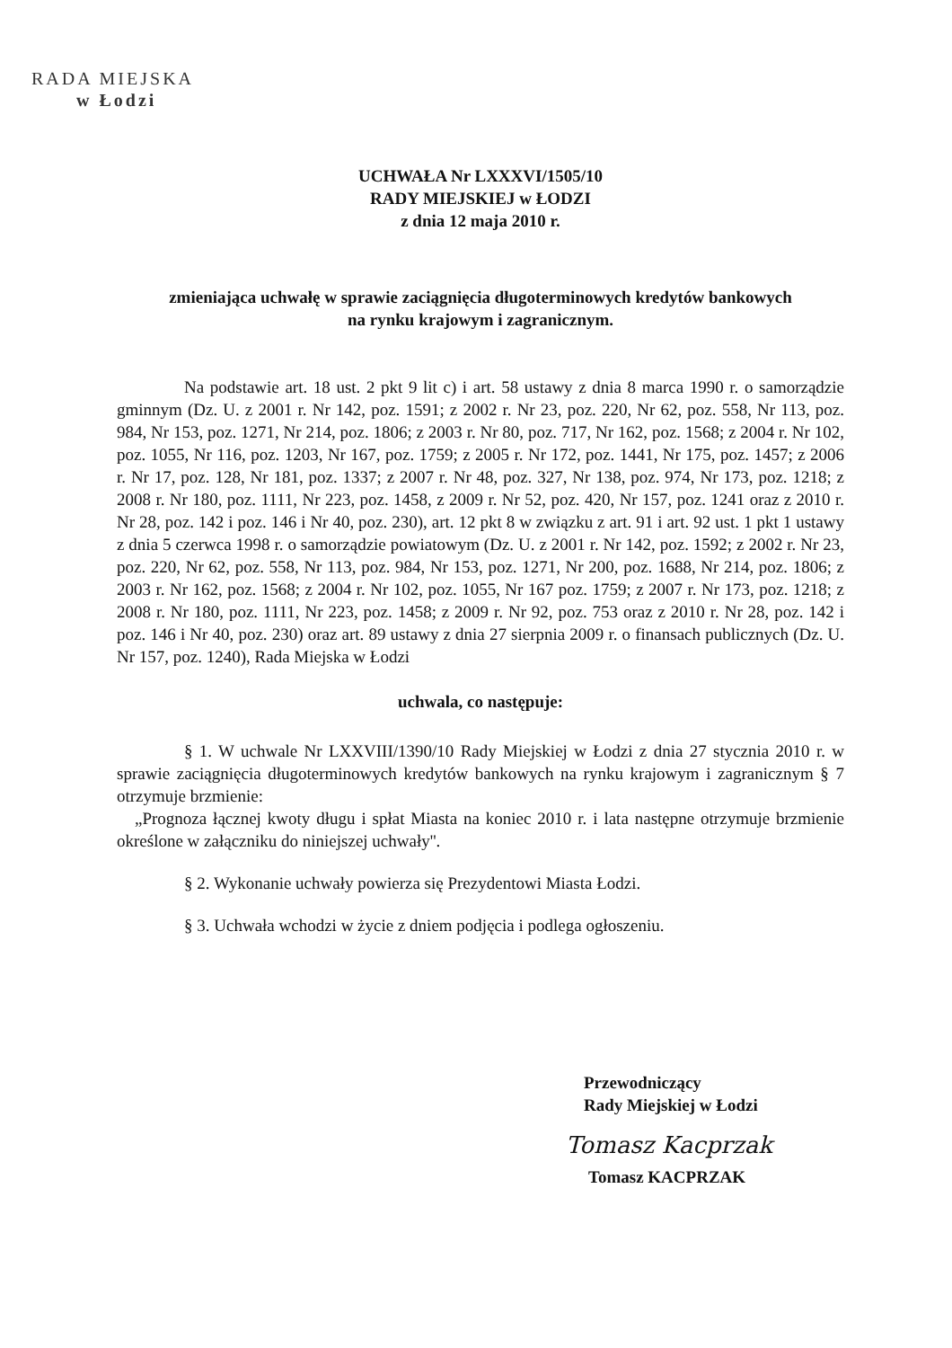RADA MIEJSKA
w Łodzi
UCHWAŁA Nr LXXXVI/1505/10
RADY MIEJSKIEJ w ŁODZI
z dnia 12 maja 2010 r.
zmieniająca uchwałę w sprawie zaciągnięcia długoterminowych kredytów bankowych
na rynku krajowym i zagranicznym.
Na podstawie art. 18 ust. 2 pkt 9 lit c) i art. 58 ustawy z dnia 8 marca 1990 r. o samorządzie gminnym (Dz. U. z 2001 r. Nr 142, poz. 1591; z 2002 r. Nr 23, poz. 220, Nr 62, poz. 558, Nr 113, poz. 984, Nr 153, poz. 1271, Nr 214, poz. 1806; z 2003 r. Nr 80, poz. 717, Nr 162, poz. 1568; z 2004 r. Nr 102, poz. 1055, Nr 116, poz. 1203, Nr 167, poz. 1759; z 2005 r. Nr 172, poz. 1441, Nr 175, poz. 1457; z 2006 r. Nr 17, poz. 128, Nr 181, poz. 1337; z 2007 r. Nr 48, poz. 327, Nr 138, poz. 974, Nr 173, poz. 1218; z 2008 r. Nr 180, poz. 1111, Nr 223, poz. 1458, z 2009 r. Nr 52, poz. 420, Nr 157, poz. 1241 oraz z 2010 r. Nr 28, poz. 142 i poz. 146 i Nr 40, poz. 230), art. 12 pkt 8 w związku z art. 91 i art. 92 ust. 1 pkt 1 ustawy z dnia 5 czerwca 1998 r. o samorządzie powiatowym (Dz. U. z 2001 r. Nr 142, poz. 1592; z 2002 r. Nr 23, poz. 220, Nr 62, poz. 558, Nr 113, poz. 984, Nr 153, poz. 1271, Nr 200, poz. 1688, Nr 214, poz. 1806; z 2003 r. Nr 162, poz. 1568; z 2004 r. Nr 102, poz. 1055, Nr 167 poz. 1759; z 2007 r. Nr 173, poz. 1218; z 2008 r. Nr 180, poz. 1111, Nr 223, poz. 1458; z 2009 r. Nr 92, poz. 753 oraz z 2010 r. Nr 28, poz. 142 i poz. 146 i Nr 40, poz. 230) oraz art. 89 ustawy z dnia 27 sierpnia 2009 r. o finansach publicznych (Dz. U. Nr 157, poz. 1240), Rada Miejska w Łodzi
uchwala, co następuje:
§ 1. W uchwale Nr LXXVIII/1390/10 Rady Miejskiej w Łodzi z dnia 27 stycznia 2010 r. w sprawie zaciągnięcia długoterminowych kredytów bankowych na rynku krajowym i zagranicznym § 7 otrzymuje brzmienie:
„Prognoza łącznej kwoty długu i spłat Miasta na koniec 2010 r. i lata następne otrzymuje brzmienie określone w załączniku do niniejszej uchwały''.
§ 2. Wykonanie uchwały powierza się Prezydentowi Miasta Łodzi.
§ 3. Uchwała wchodzi w życie z dniem podjęcia i podlega ogłoszeniu.
Przewodniczący
Rady Miejskiej w Łodzi
Tomasz Kacprzak
Tomasz KACPRZAK